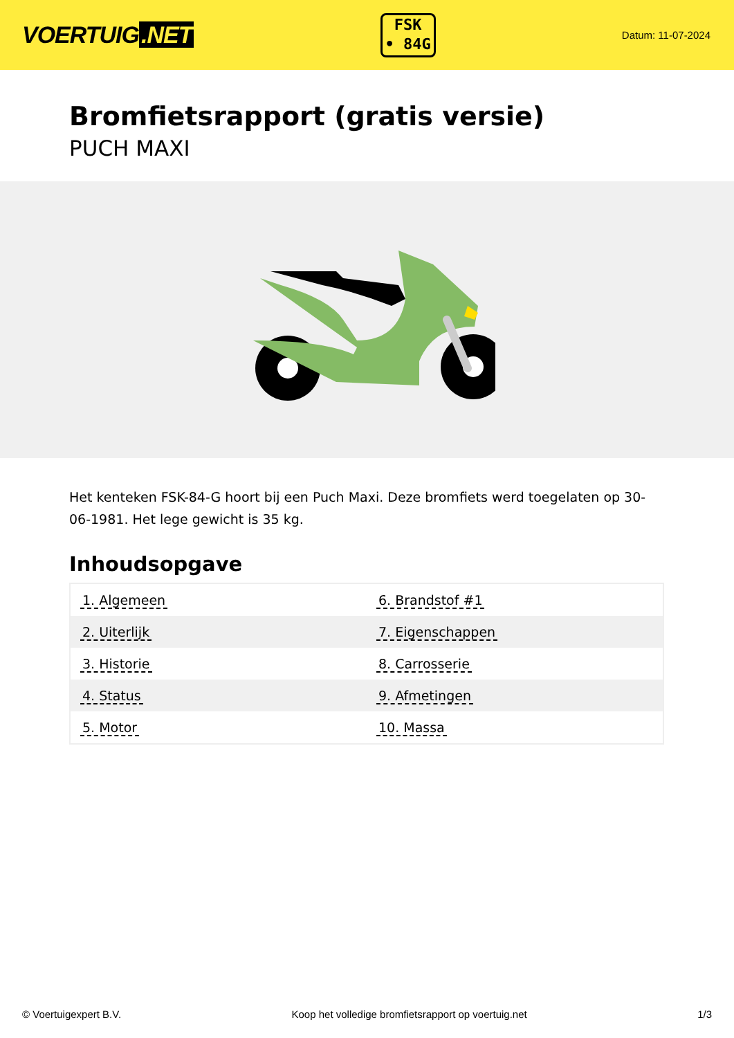VOERTUIG.NET
FSK
• 84G
Datum: 11-07-2024
Bromfietsrapport (gratis versie)
PUCH MAXI
Het kenteken FSK-84-G hoort bij een Puch Maxi. Deze bromfiets werd toegelaten op 30-06-1981. Het lege gewicht is 35 kg.
Inhoudsopgave
| 1. Algemeen | 6. Brandstof #1 |
| 2. Uiterlijk | 7. Eigenschappen |
| 3. Historie | 8. Carrosserie |
| 4. Status | 9. Afmetingen |
| 5. Motor | 10. Massa |
© Voertuigexpert B.V. Koop het volledige bromfietsrapport op voertuig.net 1/3